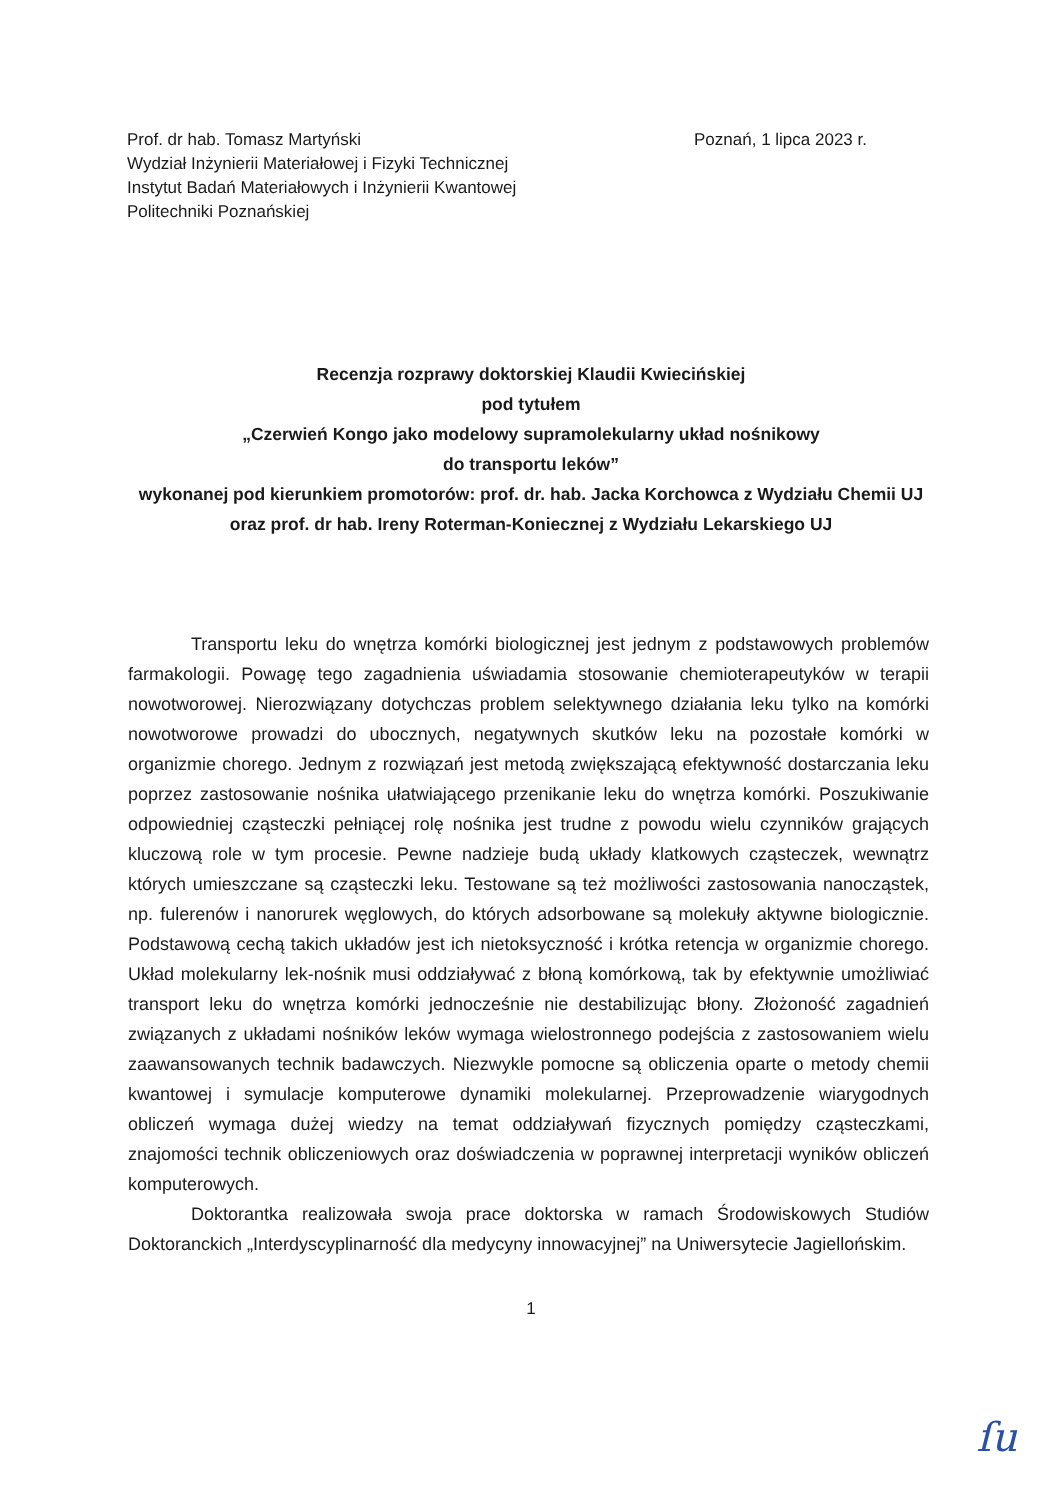Prof. dr hab. Tomasz Martyński
Wydział Inżynierii Materiałowej i Fizyki Technicznej
Instytut Badań Materiałowych i Inżynierii Kwantowej
Politechniki Poznańskiej
Poznań, 1 lipca 2023 r.
Recenzja rozprawy doktorskiej Klaudii Kwiecińskiej
pod tytułem
„Czerwień Kongo jako modelowy supramolekularny układ nośnikowy
do transportu leków”
wykonanej pod kierunkiem promotorów: prof. dr. hab. Jacka Korchowca z Wydziału Chemii UJ oraz prof. dr hab. Ireny Roterman-Koniecznej z Wydziału Lekarskiego UJ
Transportu leku do wnętrza komórki biologicznej jest jednym z podstawowych problemów farmakologii. Powagę tego zagadnienia uświadamia stosowanie chemioterapeutyków w terapii nowotworowej. Nierozwiązany dotychczas problem selektywnego działania leku tylko na komórki nowotworowe prowadzi do ubocznych, negatywnych skutków leku na pozostałe komórki w organizmie chorego. Jednym z rozwiązań jest metodą zwiększającą efektywność dostarczania leku poprzez zastosowanie nośnika ułatwiającego przenikanie leku do wnętrza komórki. Poszukiwanie odpowiedniej cząsteczki pełniącej rolę nośnika jest trudne z powodu wielu czynników grających kluczową role w tym procesie. Pewne nadzieje budą układy klatkowych cząsteczek, wewnątrz których umieszczane są cząsteczki leku. Testowane są też możliwości zastosowania nanocząstek, np. fulerenów i nanorurek węglowych, do których adsorbowane są molekuły aktywne biologicznie. Podstawową cechą takich układów jest ich nietoksyczność i krótka retencja w organizmie chorego. Układ molekularny lek-nośnik musi oddziaływać z błoną komórkową, tak by efektywnie umożliwiać transport leku do wnętrza komórki jednocześnie nie destabilizując błony. Złożoność zagadnień związanych z układami nośników leków wymaga wielostronnego podejścia z zastosowaniem wielu zaawansowanych technik badawczych. Niezwykle pomocne są obliczenia oparte o metody chemii kwantowej i symulacje komputerowe dynamiki molekularnej. Przeprowadzenie wiarygodnych obliczeń wymaga dużej wiedzy na temat oddziaływań fizycznych pomiędzy cząsteczkami, znajomości technik obliczeniowych oraz doświadczenia w poprawnej interpretacji wyników obliczeń komputerowych.
Doktorantka realizowała swoja prace doktorska w ramach Środowiskowych Studiów Doktoranckich „Interdyscyplinarność dla medycyny innowacyjnej” na Uniwersytecie Jagiellońskim.
1
ſu